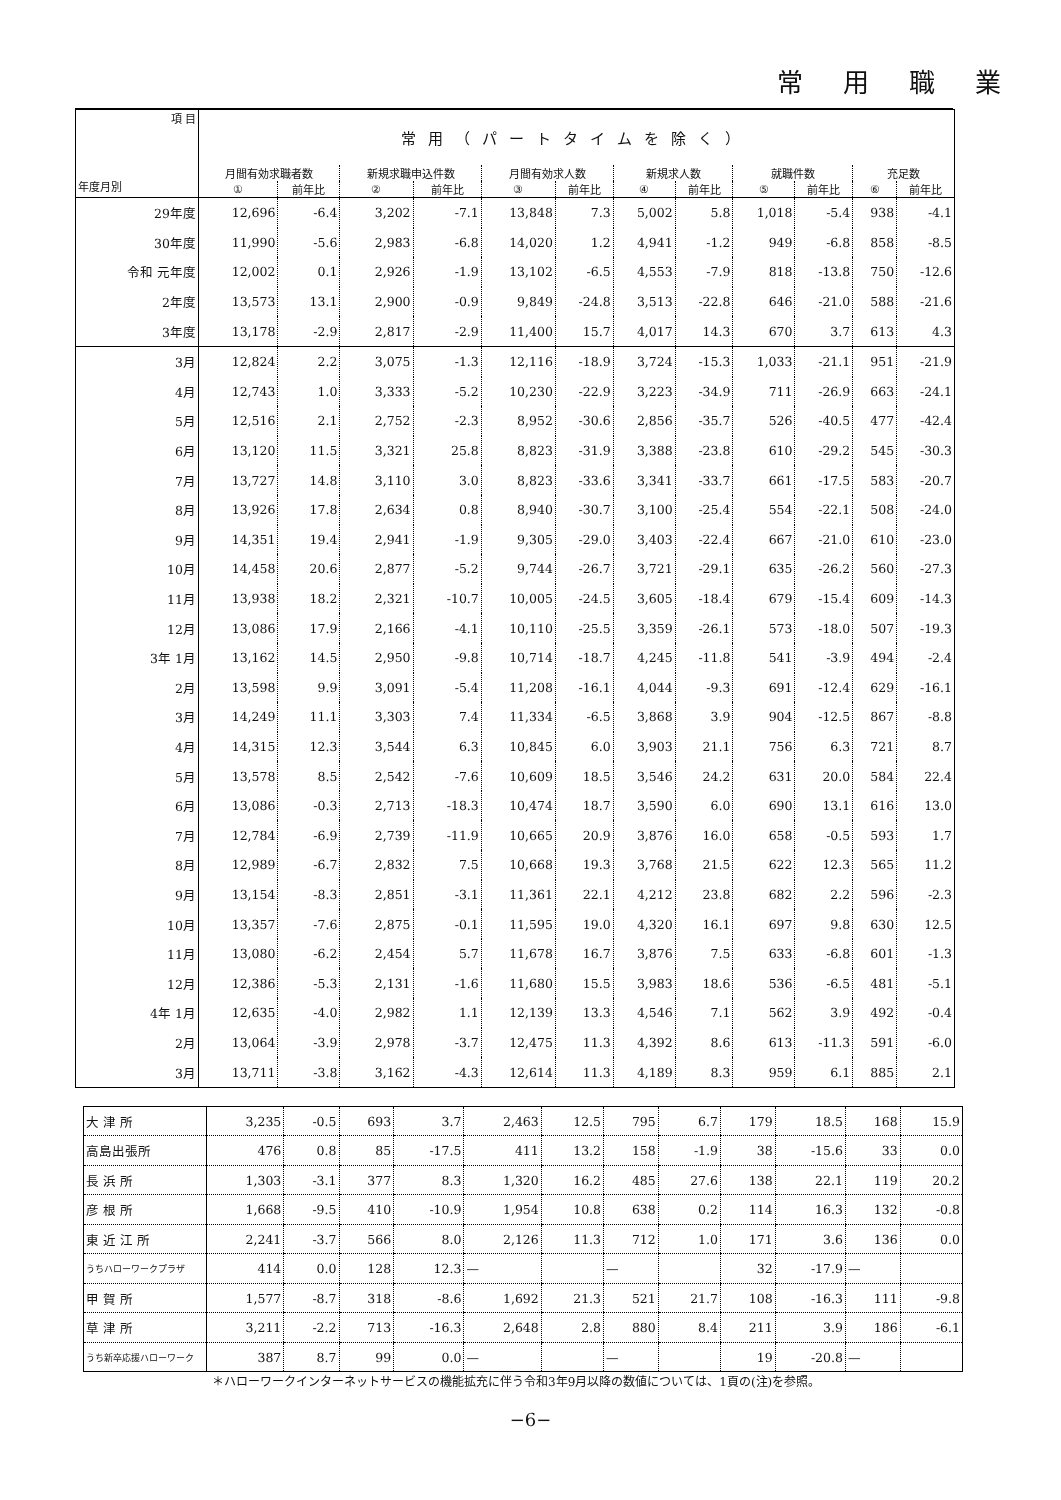常用職業
| 項 目 年度月別 | 常用（パートタイムを除く） | | | | | | | | | | | |
| --- | --- | --- | --- | --- | --- | --- | --- | --- | --- | --- | --- | --- |
| | 月間有効求職者数 | | 新規求職申込件数 | | 月間有効求人数 | | 新規求人数 | | 就職件数 | | 充足数 | |
| | ① | 前年比 | ② | 前年比 | ③ | 前年比 | ④ | 前年比 | ⑤ | 前年比 | ⑥ | 前年比 |
| 29年度 | 12,696 | -6.4 | 3,202 | -7.1 | 13,848 | 7.3 | 5,002 | 5.8 | 1,018 | -5.4 | 938 | -4.1 |
| 30年度 | 11,990 | -5.6 | 2,983 | -6.8 | 14,020 | 1.2 | 4,941 | -1.2 | 949 | -6.8 | 858 | -8.5 |
| 令和 元年度 | 12,002 | 0.1 | 2,926 | -1.9 | 13,102 | -6.5 | 4,553 | -7.9 | 818 | -13.8 | 750 | -12.6 |
| 2年度 | 13,573 | 13.1 | 2,900 | -0.9 | 9,849 | -24.8 | 3,513 | -22.8 | 646 | -21.0 | 588 | -21.6 |
| 3年度 | 13,178 | -2.9 | 2,817 | -2.9 | 11,400 | 15.7 | 4,017 | 14.3 | 670 | 3.7 | 613 | 4.3 |
| 3月 | 12,824 | 2.2 | 3,075 | -1.3 | 12,116 | -18.9 | 3,724 | -15.3 | 1,033 | -21.1 | 951 | -21.9 |
| 4月 | 12,743 | 1.0 | 3,333 | -5.2 | 10,230 | -22.9 | 3,223 | -34.9 | 711 | -26.9 | 663 | -24.1 |
| 5月 | 12,516 | 2.1 | 2,752 | -2.3 | 8,952 | -30.6 | 2,856 | -35.7 | 526 | -40.5 | 477 | -42.4 |
| 6月 | 13,120 | 11.5 | 3,321 | 25.8 | 8,823 | -31.9 | 3,388 | -23.8 | 610 | -29.2 | 545 | -30.3 |
| 7月 | 13,727 | 14.8 | 3,110 | 3.0 | 8,823 | -33.6 | 3,341 | -33.7 | 661 | -17.5 | 583 | -20.7 |
| 8月 | 13,926 | 17.8 | 2,634 | 0.8 | 8,940 | -30.7 | 3,100 | -25.4 | 554 | -22.1 | 508 | -24.0 |
| 9月 | 14,351 | 19.4 | 2,941 | -1.9 | 9,305 | -29.0 | 3,403 | -22.4 | 667 | -21.0 | 610 | -23.0 |
| 10月 | 14,458 | 20.6 | 2,877 | -5.2 | 9,744 | -26.7 | 3,721 | -29.1 | 635 | -26.2 | 560 | -27.3 |
| 11月 | 13,938 | 18.2 | 2,321 | -10.7 | 10,005 | -24.5 | 3,605 | -18.4 | 679 | -15.4 | 609 | -14.3 |
| 12月 | 13,086 | 17.9 | 2,166 | -4.1 | 10,110 | -25.5 | 3,359 | -26.1 | 573 | -18.0 | 507 | -19.3 |
| 3年 1月 | 13,162 | 14.5 | 2,950 | -9.8 | 10,714 | -18.7 | 4,245 | -11.8 | 541 | -3.9 | 494 | -2.4 |
| 2月 | 13,598 | 9.9 | 3,091 | -5.4 | 11,208 | -16.1 | 4,044 | -9.3 | 691 | -12.4 | 629 | -16.1 |
| 3月 | 14,249 | 11.1 | 3,303 | 7.4 | 11,334 | -6.5 | 3,868 | 3.9 | 904 | -12.5 | 867 | -8.8 |
| 4月 | 14,315 | 12.3 | 3,544 | 6.3 | 10,845 | 6.0 | 3,903 | 21.1 | 756 | 6.3 | 721 | 8.7 |
| 5月 | 13,578 | 8.5 | 2,542 | -7.6 | 10,609 | 18.5 | 3,546 | 24.2 | 631 | 20.0 | 584 | 22.4 |
| 6月 | 13,086 | -0.3 | 2,713 | -18.3 | 10,474 | 18.7 | 3,590 | 6.0 | 690 | 13.1 | 616 | 13.0 |
| 7月 | 12,784 | -6.9 | 2,739 | -11.9 | 10,665 | 20.9 | 3,876 | 16.0 | 658 | -0.5 | 593 | 1.7 |
| 8月 | 12,989 | -6.7 | 2,832 | 7.5 | 10,668 | 19.3 | 3,768 | 21.5 | 622 | 12.3 | 565 | 11.2 |
| 9月 | 13,154 | -8.3 | 2,851 | -3.1 | 11,361 | 22.1 | 4,212 | 23.8 | 682 | 2.2 | 596 | -2.3 |
| 10月 | 13,357 | -7.6 | 2,875 | -0.1 | 11,595 | 19.0 | 4,320 | 16.1 | 697 | 9.8 | 630 | 12.5 |
| 11月 | 13,080 | -6.2 | 2,454 | 5.7 | 11,678 | 16.7 | 3,876 | 7.5 | 633 | -6.8 | 601 | -1.3 |
| 12月 | 12,386 | -5.3 | 2,131 | -1.6 | 11,680 | 15.5 | 3,983 | 18.6 | 536 | -6.5 | 481 | -5.1 |
| 4年 1月 | 12,635 | -4.0 | 2,982 | 1.1 | 12,139 | 13.3 | 4,546 | 7.1 | 562 | 3.9 | 492 | -0.4 |
| 2月 | 13,064 | -3.9 | 2,978 | -3.7 | 12,475 | 11.3 | 4,392 | 8.6 | 613 | -11.3 | 591 | -6.0 |
| 3月 | 13,711 | -3.8 | 3,162 | -4.3 | 12,614 | 11.3 | 4,189 | 8.3 | 959 | 6.1 | 885 | 2.1 |
| 大 津 所 | 3,235 | -0.5 | 693 | 3.7 | 2,463 | 12.5 | 795 | 6.7 | 179 | 18.5 | 168 | 15.9 |
| 高島出張所 | 476 | 0.8 | 85 | -17.5 | 411 | 13.2 | 158 | -1.9 | 38 | -15.6 | 33 | 0.0 |
| 長 浜 所 | 1,303 | -3.1 | 377 | 8.3 | 1,320 | 16.2 | 485 | 27.6 | 138 | 22.1 | 119 | 20.2 |
| 彦 根 所 | 1,668 | -9.5 | 410 | -10.9 | 1,954 | 10.8 | 638 | 0.2 | 114 | 16.3 | 132 | -0.8 |
| 東 近 江 所 | 2,241 | -3.7 | 566 | 8.0 | 2,126 | 11.3 | 712 | 1.0 | 171 | 3.6 | 136 | 0.0 |
| うちハローワークプラザ | 414 | 0.0 | 128 | 12.3 | — | | — | | 32 | -17.9 | — | |
| 甲 賀 所 | 1,577 | -8.7 | 318 | -8.6 | 1,692 | 21.3 | 521 | 21.7 | 108 | -16.3 | 111 | -9.8 |
| 草 津 所 | 3,211 | -2.2 | 713 | -16.3 | 2,648 | 2.8 | 880 | 8.4 | 211 | 3.9 | 186 | -6.1 |
| うち新卒応援ハローワーク | 387 | 8.7 | 99 | 0.0 | — | | — | | 19 | -20.8 | — | |
＊ハローワークインターネットサービスの機能拡充に伴う令和3年9月以降の数値については、1頁の(注)を参照。
−6−